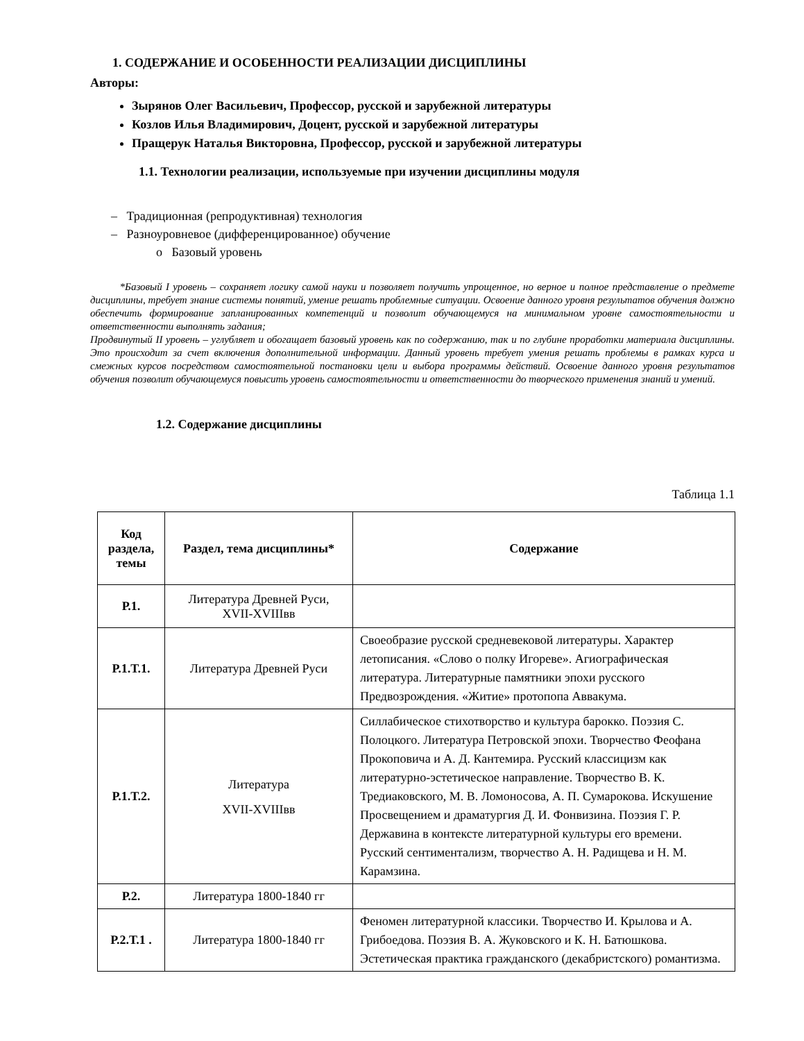1. СОДЕРЖАНИЕ И ОСОБЕННОСТИ РЕАЛИЗАЦИИ ДИСЦИПЛИНЫ
Авторы:
Зырянов Олег Васильевич, Профессор, русской и зарубежной литературы
Козлов Илья Владимирович, Доцент, русской и зарубежной литературы
Пращерук Наталья Викторовна, Профессор, русской и зарубежной литературы
1.1. Технологии реализации, используемые при изучении дисциплины модуля
– Традиционная (репродуктивная) технология
– Разноуровневое (дифференцированное) обучение
o Базовый уровень
*Базовый I уровень – сохраняет логику самой науки и позволяет получить упрощенное, но верное и полное представление о предмете дисциплины, требует знание системы понятий, умение решать проблемные ситуации. Освоение данного уровня результатов обучения должно обеспечить формирование запланированных компетенций и позволит обучающемуся на минимальном уровне самостоятельности и ответственности выполнять задания;
Продвинутый II уровень – углубляет и обогащает базовый уровень как по содержанию, так и по глубине проработки материала дисциплины. Это происходит за счет включения дополнительной информации. Данный уровень требует умения решать проблемы в рамках курса и смежных курсов посредством самостоятельной постановки цели и выбора программы действий. Освоение данного уровня результатов обучения позволит обучающемуся повысить уровень самостоятельности и ответственности до творческого применения знаний и умений.
1.2. Содержание дисциплины
Таблица 1.1
| Код раздела, темы | Раздел, тема дисциплины* | Содержание |
| --- | --- | --- |
| Р.1. | Литература Древней Руси, XVII-XVIIIвв | |
| Р.1.Т.1. | Литература Древней Руси | Своеобразие русской средневековой литературы. Характер летописания. «Слово о полку Игореве». Агиографическая литература. Литературные памятники эпохи русского Предвозрождения. «Житие» протопопа Аввакума. |
| Р.1.Т.2. | Литература XVII-XVIIIвв | Силлабическое стихотворство и культура барокко. Поэзия С. Полоцкого. Литература Петровской эпохи. Творчество Феофана Прокоповича и А. Д. Кантемира. Русский классицизм как литературно-эстетическое направление. Творчество В. К. Тредиаковского, М. В. Ломоносова, А. П. Сумарокова. Искушение Просвещением и драматургия Д. И. Фонвизина. Поэзия Г. Р. Державина в контексте литературной культуры его времени. Русский сентиментализм, творчество А. Н. Радищева и Н. М. Карамзина. |
| Р.2. | Литература 1800-1840 гг | |
| Р.2.Т.1 . | Литература 1800-1840 гг | Феномен литературной классики. Творчество И. Крылова и А. Грибоедова. Поэзия В. А. Жуковского и К. Н. Батюшкова. Эстетическая практика гражданского (декабристского) романтизма. |